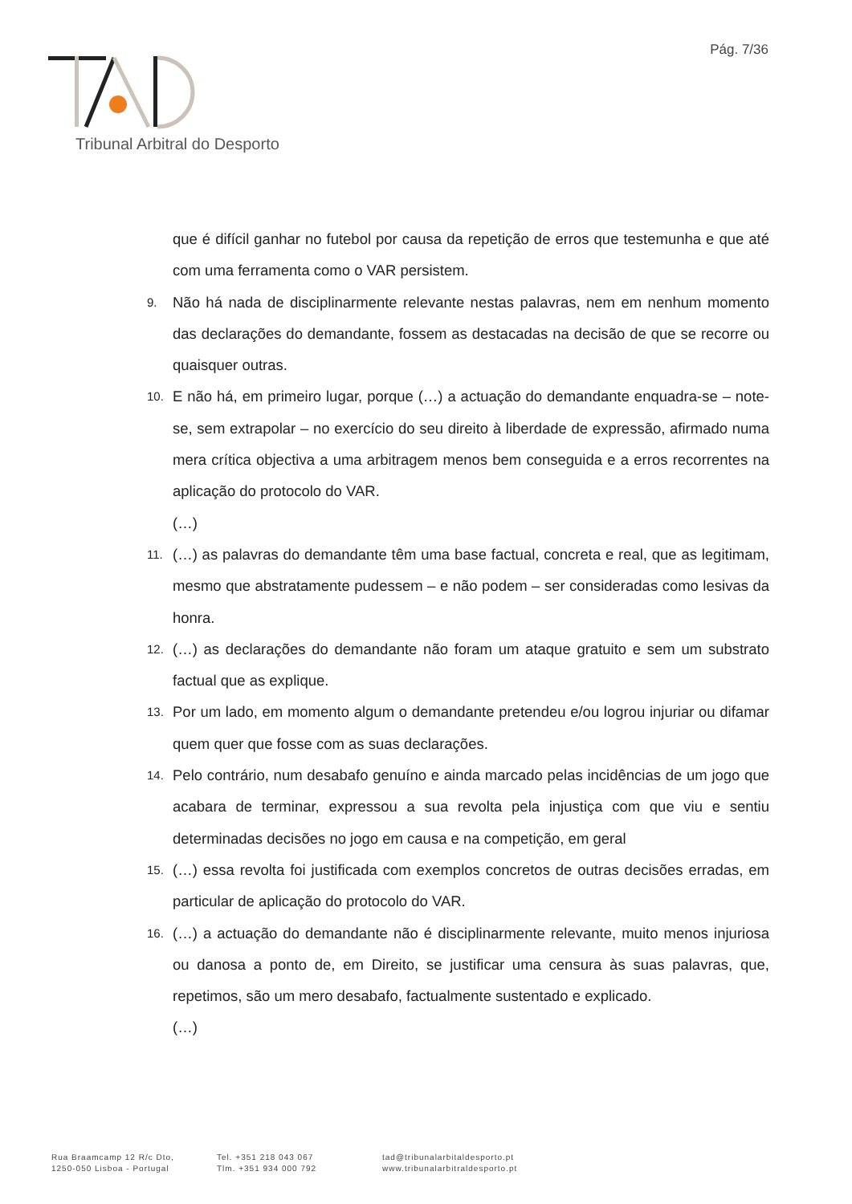Pág. 7/36
Tribunal Arbitral do Desporto
que é difícil ganhar no futebol por causa da repetição de erros que testemunha e que até com uma ferramenta como o VAR persistem.
9. Não há nada de disciplinarmente relevante nestas palavras, nem em nenhum momento das declarações do demandante, fossem as destacadas na decisão de que se recorre ou quaisquer outras.
10. E não há, em primeiro lugar, porque (…) a actuação do demandante enquadra-se – note-se, sem extrapolar – no exercício do seu direito à liberdade de expressão, afirmado numa mera crítica objectiva a uma arbitragem menos bem conseguida e a erros recorrentes na aplicação do protocolo do VAR.
(…)
11. (…) as palavras do demandante têm uma base factual, concreta e real, que as legitimam, mesmo que abstratamente pudessem – e não podem – ser consideradas como lesivas da honra.
12. (…) as declarações do demandante não foram um ataque gratuito e sem um substrato factual que as explique.
13. Por um lado, em momento algum o demandante pretendeu e/ou logrou injuriar ou difamar quem quer que fosse com as suas declarações.
14. Pelo contrário, num desabafo genuíno e ainda marcado pelas incidências de um jogo que acabara de terminar, expressou a sua revolta pela injustiça com que viu e sentiu determinadas decisões no jogo em causa e na competição, em geral
15. (…) essa revolta foi justificada com exemplos concretos de outras decisões erradas, em particular de aplicação do protocolo do VAR.
16. (…) a actuação do demandante não é disciplinarmente relevante, muito menos injuriosa ou danosa a ponto de, em Direito, se justificar uma censura às suas palavras, que, repetimos, são um mero desabafo, factualmente sustentado e explicado.
(…)
Rua Braamcamp 12 R/c Dto,
1250-050 Lisboa - Portugal
Tel. +351 218 043 067
Tlm. +351 934 000 792
tad@tribunalarbitaldesporto.pt
www.tribunalarbitraldesporto.pt